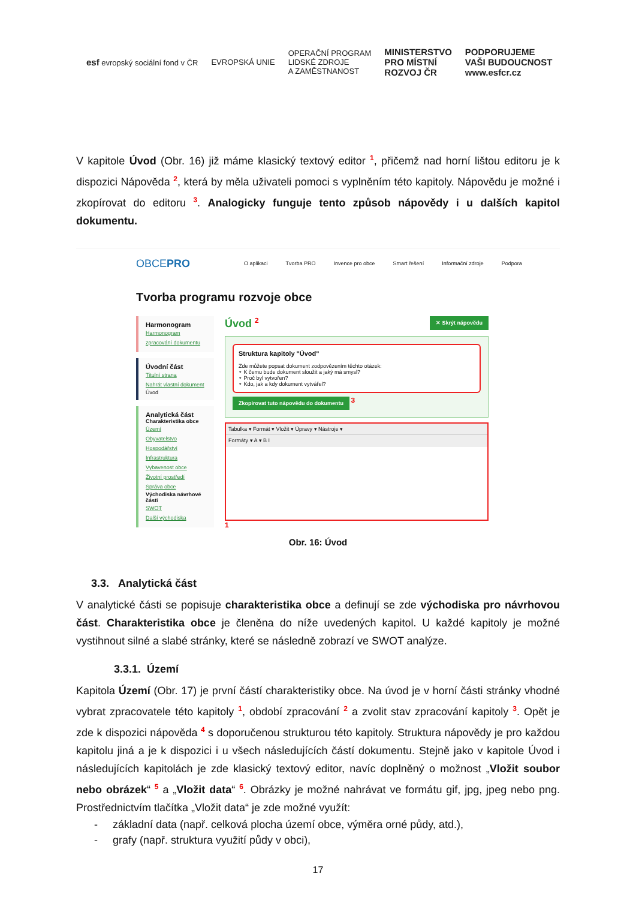esf evropský sociální fond v ČR EVROPSKÁ UNIE OPERAČNÍ PROGRAM
LIDSKÉ ZDROJE
A ZAMĚSTNANOST MINISTERSTVO
PRO MÍSTNÍ
ROZVOJ ČR PODPORUJEME
VAŠI BUDOUCNOST
www.esfcr.cz
V kapitole Úvod (Obr. 16) již máme klasický textový editor <sup>1</sup>, přičemž nad horní lištou editoru je k dispozici Nápověda <sup>2</sup>, která by měla uživateli pomoci s vyplněním této kapitoly. Nápovědu je možné i zkopírovat do editoru <sup>3</sup>. Analogicky funguje tento způsob nápovědy i u dalších kapitol dokumentu.
OBCEPRO O aplikaci Tvorba PRO Invence pro obce Smart řešení Informační zdroje Podpora
Tvorba programu rozvoje obce
Harmonogram
Harmonogram zpracování dokumentu
Úvodní část
Titulní strana
Nahrát vlastní dokument
Úvod
Analytická část
Charakteristika obce
Území
Obyvatelstvo
Hospodářství
Infrastruktura
Vybavenost obce
Životní prostředí
Správa obce
Východiska návrhové části
SWOT
Další východiska
Úvod <sup>2</sup> ✕ Skrýt nápovědu
Struktura kapitoly "Úvod"
Zde můžete popsat dokument zodpovězením těchto otázek:
∘ K čemu bude dokument sloužit a jaký má smysl?
∘ Proč byl vytvořen?
∘ Kdo, jak a kdy dokument vytvářel?
Zkopírovat tuto nápovědu do dokumentu <sup>3</sup>
Tabulka ▾ Formát ▾ Vložit ▾ Úpravy ▾ Nástroje ▾
Formáty ▾ A ▾ B I
<sup>1</sup>
Obr. 16: Úvod
3.3. Analytická část
V analytické části se popisuje charakteristika obce a definují se zde východiska pro návrhovou část. Charakteristika obce je členěna do níže uvedených kapitol. U každé kapitoly je možné vystihnout silné a slabé stránky, které se následně zobrazí ve SWOT analýze.
3.3.1. Území
Kapitola Území (Obr. 17) je první částí charakteristiky obce. Na úvod je v horní části stránky vhodné vybrat zpracovatele této kapitoly <sup>1</sup>, období zpracování <sup>2</sup> a zvolit stav zpracování kapitoly <sup>3</sup>. Opět je zde k dispozici nápověda <sup>4</sup> s doporučenou strukturou této kapitoly. Struktura nápovědy je pro každou kapitolu jiná a je k dispozici i u všech následujících částí dokumentu. Stejně jako v kapitole Úvod i následujících kapitolách je zde klasický textový editor, navíc doplněný o možnost „Vložit soubor nebo obrázek“ <sup>5</sup> a „Vložit data“ <sup>6</sup>. Obrázky je možné nahrávat ve formátu gif, jpg, jpeg nebo png. Prostřednictvím tlačítka „Vložit data“ je zde možné využít:
- základní data (např. celková plocha území obce, výměra orné půdy, atd.),
- grafy (např. struktura využití půdy v obci),
17